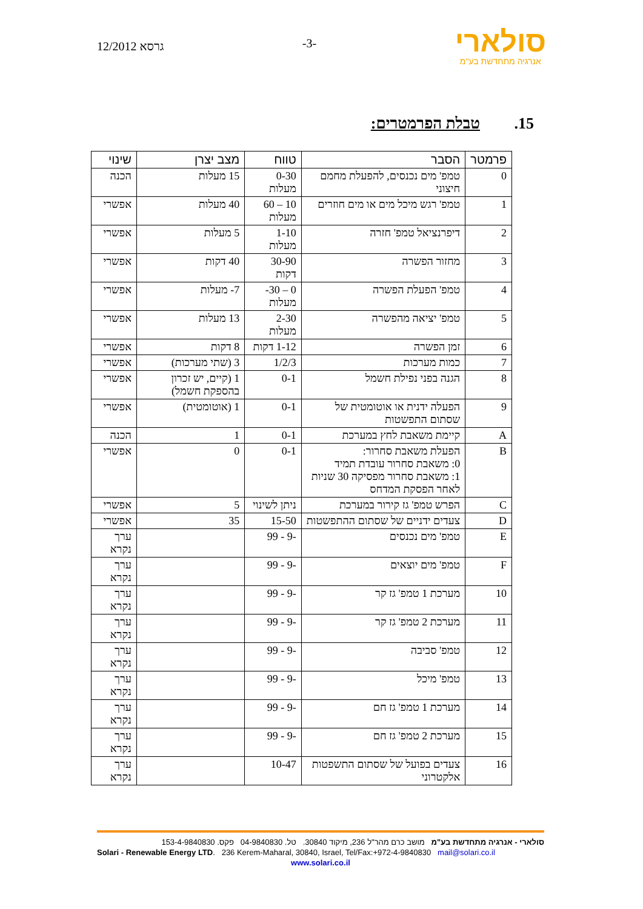סולארי
אנרגיה מתחדשת בע"מ
-3-
גרסא 12/2012
15. טבלת הפרמטרים:
| פרמטר | הסבר | טווח | מצב יצרן | שינוי |
| --- | --- | --- | --- | --- |
| 0 | טמפ' מים נכנסים, להפעלת מחמם חיצוני | 0-30 מעלות | 15 מעלות | הכנה |
| 1 | טמפ' רגש מיכל מים או מים חוזרים | 10 – 60 מעלות | 40 מעלות | אפשרי |
| 2 | דיפרנציאל טמפ' חזרה | 1-10 מעלות | 5 מעלות | אפשרי |
| 3 | מחזור הפשרה | 30-90 דקות | 40 דקות | אפשרי |
| 4 | טמפ' הפעלת הפשרה | 0 – 30- מעלות | 7- מעלות | אפשרי |
| 5 | טמפ' יציאה מהפשרה | 2-30 מעלות | 13 מעלות | אפשרי |
| 6 | זמן הפשרה | 1-12 דקות | 8 דקות | אפשרי |
| 7 | כמות מערכות | 1/2/3 | 3 (שתי מערכות) | אפשרי |
| 8 | הגנה בפני נפילת חשמל | 0-1 | 1 (קיים, יש זכרון בהספקת חשמל) | אפשרי |
| 9 | הפעלה ידנית או אוטומטית של שסתום התפשטות | 0-1 | 1 (אוטומטית) | אפשרי |
| A | קיימת משאבת לחץ במערכת | 0-1 | 1 | הכנה |
| B | הפעלת משאבת סחרור: 0: משאבת סחרור עובדת תמיד 1: משאבת סחרור מפסיקה 30 שניות לאחר הפסקת המדחס | 0-1 | 0 | אפשרי |
| C | הפרש טמפ' גז קירור במערכת | ניתן לשינוי | 5 | אפשרי |
| D | צעדים ידניים של שסתום ההתפשטות | 15-50 | 35 | אפשרי |
| E | טמפ' מים נכנסים | -9 - 99 | | ערך נקרא |
| F | טמפ' מים יוצאים | -9 - 99 | | ערך נקרא |
| 10 | מערכת 1 טמפ' גז קר | -9 - 99 | | ערך נקרא |
| 11 | מערכת 2 טמפ' גז קר | -9 - 99 | | ערך נקרא |
| 12 | טמפ' סביבה | -9 - 99 | | ערך נקרא |
| 13 | טמפ' מיכל | -9 - 99 | | ערך נקרא |
| 14 | מערכת 1 טמפ' גז חם | -9 - 99 | | ערך נקרא |
| 15 | מערכת 2 טמפ' גז חם | -9 - 99 | | ערך נקרא |
| 16 | צעדים בפועל של שסתום התשפטות אלקטרוני | 10-47 | | ערך נקרא |
סולארי - אנרגיה מתחדשת בע"מ מושב כרם מהר"ל 236, מיקוד 30840. טל. 04-9840830 פקס. 153-4-9840830
Solari - Renewable Energy LTD. 236 Kerem-Maharal, 30840, Israel, Tel/Fax:+972-4-9840830 mail@solari.co.il
www.solari.co.il